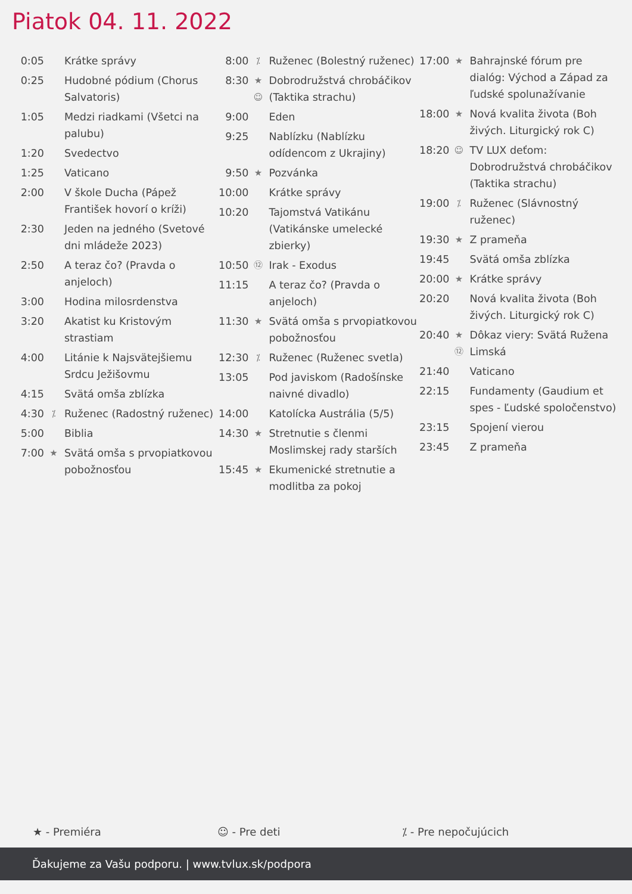Piatok 04. 11. 2022
| 0:05 | | Krátke správy |
| 0:25 | | Hudobné pódium (Chorus Salvatoris) |
| 1:05 | | Medzi riadkami (Všetci na palubu) |
| 1:20 | | Svedectvo |
| 1:25 | | Vaticano |
| 2:00 | | V škole Ducha (Pápež František hovorí o kríži) |
| 2:30 | | Jeden na jedného (Svetové dni mládeže 2023) |
| 2:50 | | A teraz čo? (Pravda o anjeloch) |
| 3:00 | | Hodina milosrdenstva |
| 3:20 | | Akatist ku Kristovým strastiam |
| 4:00 | | Litánie k Najsvätejšiemu Srdcu Ježišovmu |
| 4:15 | | Svätá omša zblízka |
| 4:30 | ⁒ | Ruženec (Radostný ruženec) |
| 5:00 | | Biblia |
| 7:00 | ★ | Svätá omša s prvopiatkovou pobožnosťou |
| 8:00 | ⁒ | Ruženec (Bolestný ruženec) |
| 8:30 | ★ ☺ | Dobrodružstvá chrobáčikov (Taktika strachu) |
| 9:00 | | Eden |
| 9:25 | | Nablízku (Nablízku odídencom z Ukrajiny) |
| 9:50 | ★ | Pozvánka |
| 10:00 | | Krátke správy |
| 10:20 | | Tajomstvá Vatikánu (Vatikánske umelecké zbierky) |
| 10:50 | ⑫ | Irak - Exodus |
| 11:15 | | A teraz čo? (Pravda o anjeloch) |
| 11:30 | ★ | Svätá omša s prvopiatkovou pobožnosťou |
| 12:30 | ⁒ | Ruženec (Ruženec svetla) |
| 13:05 | | Pod javiskom (Radošínske naivné divadlo) |
| 14:00 | | Katolícka Austrália (5/5) |
| 14:30 | ★ | Stretnutie s členmi Moslimskej rady starších |
| 15:45 | ★ | Ekumenické stretnutie a modlitba za pokoj |
| 17:00 | ★ | Bahrajnské fórum pre dialóg: Východ a Západ za ľudské spolunažívanie |
| 18:00 | ★ | Nová kvalita života (Boh živých. Liturgický rok C) |
| 18:20 | ☺ | TV LUX deťom: Dobrodružstvá chrobáčikov (Taktika strachu) |
| 19:00 | ⁒ | Ruženec (Slávnostný ruženec) |
| 19:30 | ★ | Z prameňa |
| 19:45 | | Svätá omša zblízka |
| 20:00 | ★ | Krátke správy |
| 20:20 | | Nová kvalita života (Boh živých. Liturgický rok C) |
| 20:40 | ★ ⑫ | Dôkaz viery: Svätá Ružena Limská |
| 21:40 | | Vaticano |
| 22:15 | | Fundamenty (Gaudium et spes - Ľudské spoločenstvo) |
| 23:15 | | Spojení vierou |
| 23:45 | | Z prameňa |
★ - Premiéra ☺ - Pre deti ⁒ - Pre nepočujúcich
Ďakujeme za Vašu podporu. | www.tvlux.sk/podpora